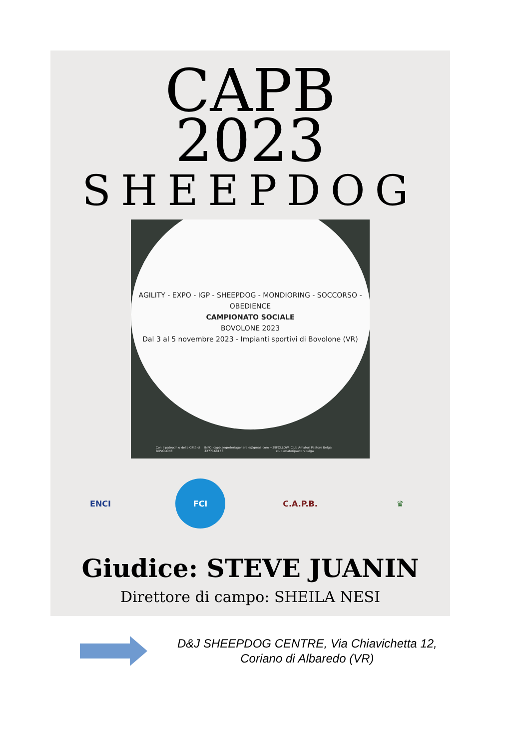CAPB
2023
SHEEPDOG
AGILITY - EXPO - IGP - SHEEPDOG - MONDIORING - SOCCORSO - OBEDIENCE
CAMPIONATO SOCIALE
BOVOLONE 2023
Dal 3 al 5 novembre 2023 - Impianti sportivi di Bovolone (VR)
Con il patrocinio della Città di BOVOLONE INFO: capb.segreteriagenerale@gmail.com +39 3277168156 FOLLOW: Club Amatori Pastore Belga clubamatoripastorebelga
ENCI FCI C.A.P.B. ♛
Giudice: STEVE JUANIN
Direttore di campo: SHEILA NESI
D&J SHEEPDOG CENTRE, Via Chiavichetta 12,
Coriano di Albaredo (VR)